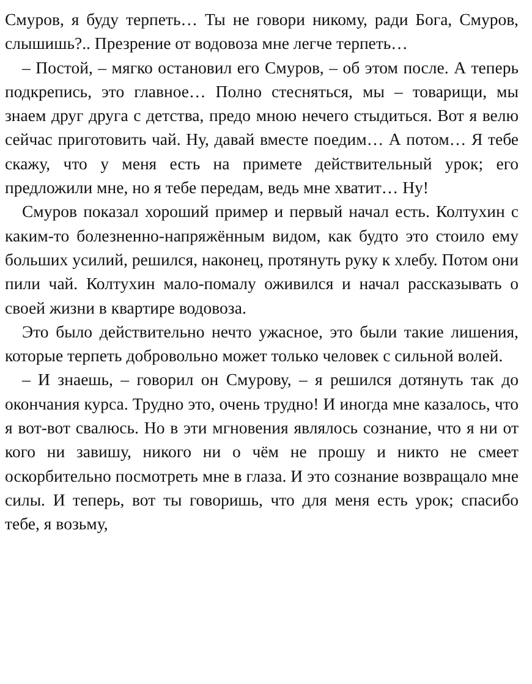Смуров, я буду терпеть… Ты не говори никому, ради Бога, Смуров, слышишь?.. Презрение от водовоза мне легче терпеть…
– Постой, – мягко остановил его Смуров, – об этом после. А теперь подкрепись, это главное… Полно стесняться, мы – товарищи, мы знаем друг друга с детства, предо мною нечего стыдиться. Вот я велю сейчас приготовить чай. Ну, давай вместе поедим… А потом… Я тебе скажу, что у меня есть на примете действительный урок; его предложили мне, но я тебе передам, ведь мне хватит… Ну!
Смуров показал хороший пример и первый начал есть. Колтухин с каким-то болезненно-напряжённым видом, как будто это стоило ему больших усилий, решился, наконец, протянуть руку к хлебу. Потом они пили чай. Колтухин мало-помалу оживился и начал рассказывать о своей жизни в квартире водовоза.
Это было действительно нечто ужасное, это были такие лишения, которые терпеть добровольно может только человек с сильной волей.
– И знаешь, – говорил он Смурову, – я решился дотянуть так до окончания курса. Трудно это, очень трудно! И иногда мне казалось, что я вот-вот свалюсь. Но в эти мгновения являлось сознание, что я ни от кого ни завишу, никого ни о чём не прошу и никто не смеет оскорбительно посмотреть мне в глаза. И это сознание возвращало мне силы. И теперь, вот ты говоришь, что для меня есть урок; спасибо тебе, я возьму,